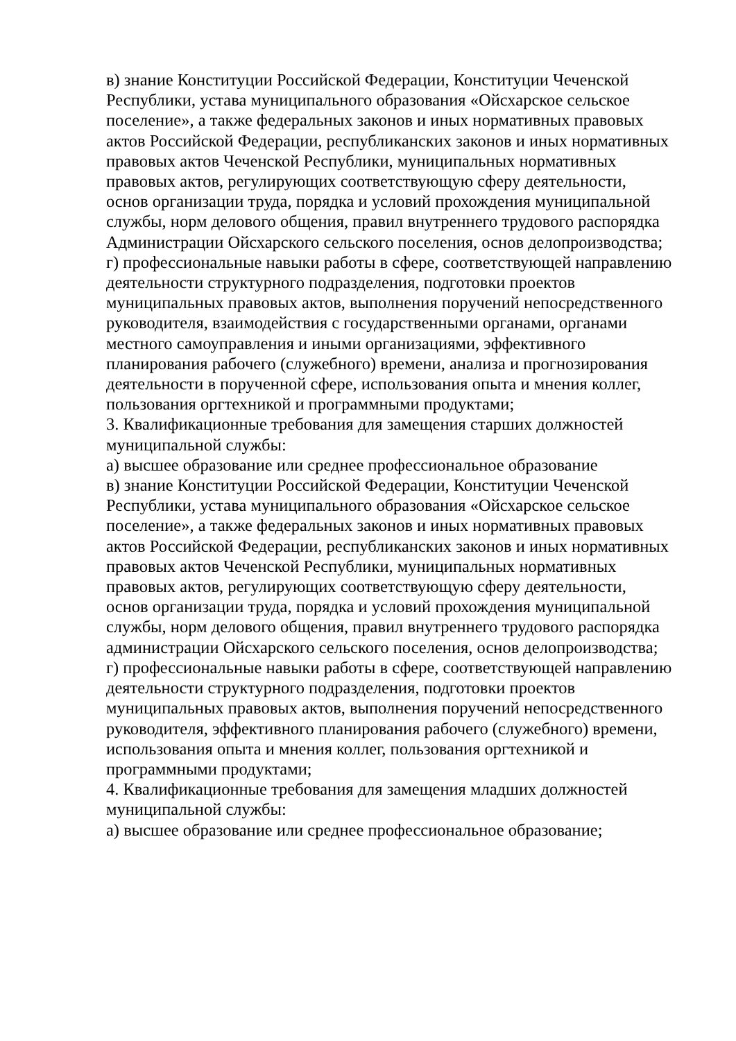в) знание Конституции Российской Федерации, Конституции Чеченской
Республики, устава муниципального образования «Ойсхарское сельское
поселение», а также федеральных законов и иных нормативных правовых
актов Российской Федерации, республиканских законов и иных нормативных
правовых актов Чеченской Республики, муниципальных нормативных
правовых актов, регулирующих соответствующую сферу деятельности,
основ организации труда, порядка и условий прохождения муниципальной
службы, норм делового общения, правил внутреннего трудового распорядка
Администрации Ойсхарского сельского поселения, основ делопроизводства;
г) профессиональные навыки работы в сфере, соответствующей направлению
деятельности структурного подразделения, подготовки проектов
муниципальных правовых актов, выполнения поручений непосредственного
руководителя, взаимодействия с государственными органами, органами
местного самоуправления и иными организациями, эффективного
планирования рабочего (служебного) времени, анализа и прогнозирования
деятельности в порученной сфере, использования опыта и мнения коллег,
пользования оргтехникой и программными продуктами;
3. Квалификационные требования для замещения старших должностей
муниципальной службы:
а) высшее образование или среднее профессиональное образование
в) знание Конституции Российской Федерации, Конституции Чеченской
Республики, устава муниципального образования «Ойсхарское сельское
поселение», а также федеральных законов и иных нормативных правовых
актов Российской Федерации, республиканских законов и иных нормативных
правовых актов Чеченской Республики, муниципальных нормативных
правовых актов, регулирующих соответствующую сферу деятельности,
основ организации труда, порядка и условий прохождения муниципальной
службы, норм делового общения, правил внутреннего трудового распорядка
администрации Ойсхарского сельского поселения, основ делопроизводства;
г) профессиональные навыки работы в сфере, соответствующей направлению
деятельности структурного подразделения, подготовки проектов
муниципальных правовых актов, выполнения поручений непосредственного
руководителя, эффективного планирования рабочего (служебного) времени,
использования опыта и мнения коллег, пользования оргтехникой и
программными продуктами;
4. Квалификационные требования для замещения младших должностей
муниципальной службы:
а) высшее образование или среднее профессиональное образование;